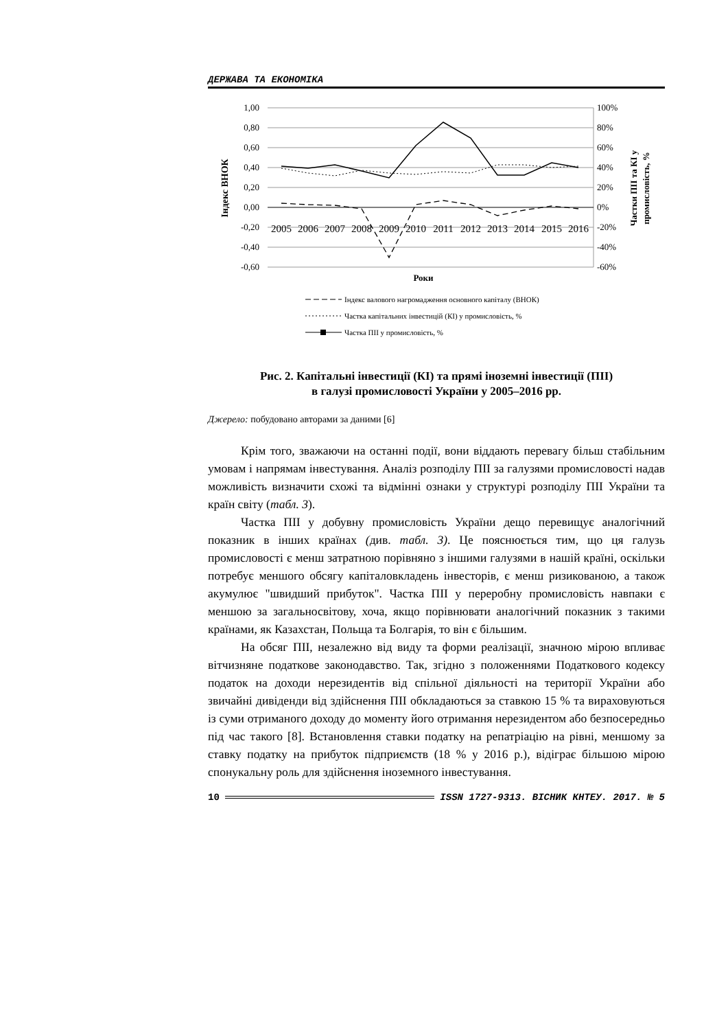ДЕРЖАВА ТА ЕКОНОМІКА
1,00
0,80
0,60
0,40
0,20
0,00
-0,20
-0,40
-0,60
100%
80%
60%
40%
20%
0%
-20%
-40%
-60%
2005
2006
2007
2008
2009
2010
2011
2012
2013
2014
2015
2016
Роки
Індекс ВНОК
Частки ПІІ та КІ у
промисловість, %
Індекс валового нагромадження основного капіталу (ВНОК)
Частка капітальних інвестицій (КІ) у промисловість, %
Частка ПІІ у промисловість, %
Рис. 2. Капітальні інвестиції (КІ) та прямі іноземні інвестиції (ПІІ)
в галузі промисловості України у 2005–2016 рр.
Джерело: побудовано авторами за даними [6]
Крім того, зважаючи на останні події, вони віддають перевагу більш стабільним умовам і напрямам інвестування. Аналіз розподілу ПІІ за галузями промисловості надав можливість визначити схожі та відмінні ознаки у структурі розподілу ПІІ України та країн світу (табл. 3).
Частка ПІІ у добувну промисловість України дещо перевищує аналогічний показник в інших країнах (див. табл. 3). Це пояснюється тим, що ця галузь промисловості є менш затратною порівняно з іншими галузями в нашій країні, оскільки потребує меншого обсягу капіталовкладень інвесторів, є менш ризикованою, а також акумулює "швидший прибуток". Частка ПІІ у переробну промисловість навпаки є меншою за загальносвітову, хоча, якщо порівнювати аналогічний показник з такими країнами, як Казахстан, Польща та Болгарія, то він є більшим.
На обсяг ПІІ, незалежно від виду та форми реалізації, значною мірою впливає вітчизняне податкове законодавство. Так, згідно з положеннями Податкового кодексу податок на доходи нерезидентів від спільної діяльності на території України або звичайні дивіденди від здійснення ПІІ обкладаються за ставкою 15 % та вираховуються із суми отриманого доходу до моменту його отримання нерезидентом або безпосередньо під час такого [8]. Встановлення ставки податку на репатріацію на рівні, меншому за ставку податку на прибуток підприємств (18 % у 2016 р.), відіграє більшою мірою спонукальну роль для здійснення іноземного інвестування.
10 ISSN 1727-9313. ВІСНИК КНТЕУ. 2017. № 5